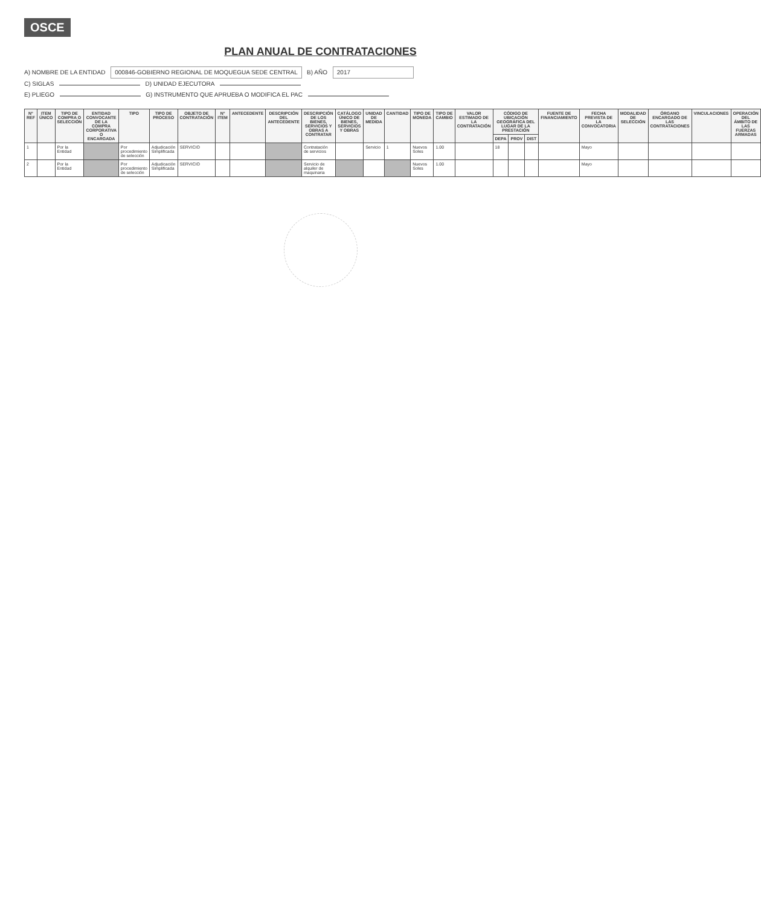OSCE
PLAN ANUAL DE CONTRATACIONES
A) NOMBRE DE LA ENTIDAD 000846-GOBIERNO REGIONAL DE MOQUEGUA SEDE CENTRAL B) AÑO 2017
C) SIGLAS D) UNIDAD EJECUTORA
E) PLIEGO G) INSTRUMENTO QUE APRUEBA O MODIFICA EL PAC
| N° REF | ITEM ÚNICO | TIPO DE COMPRA O SELECCIÓN | ENTIDAD CONVOCANTE DE LA COMPRA CORPORATIVA O ENCARGADA | TIPO | TIPO DE PROCESO | OBJETO DE CONTRATACIÓN | N° ITEM | ANTECEDENTE | DESCRIPCIÓN DEL ANTECEDENTE | DESCRIPCIÓN DE LOS BIENES, SERVICIOS Y OBRAS A CONTRATAR | CATÁLOGO ÚNICO DE BIENES, SERVICIOS Y OBRAS | UNIDAD DE MEDIDA | CANTIDAD | TIPO DE MONEDA | TIPO DE CAMBIO | VALOR ESTIMADO DE LA CONTRATACIÓN | CÓDIGO DE UBICACIÓN GEOGRÁFICA DEL LUGAR DE LA PRESTACIÓN | | | FUENTE DE FINANCIAMIENTO | FECHA PREVISTA DE LA CONVOCATORIA | MODALIDAD DE SELECCIÓN | ÓRGANO ENCARGADO DE LAS CONTRATACIONES | VINCULACIONES | OPERACIÓN DEL ÁMBITO DE LAS FUERZAS ARMADAS |
| --- | --- | --- | --- | --- | --- | --- | --- | --- | --- | --- | --- | --- | --- | --- | --- | --- | --- | --- | --- | --- | --- | --- | --- | --- | --- |
| | | | | | | | | | | | | | | | | | DEPA | PROV | DIST | | | | | | |
| 1 | | Por la Entidad | | Por procedimiento de selección | Adjudicación Simplificada | SERVICIO | | | | Contratación de servicios | | Servicio | 1 | Nuevos Soles | 1.00 | | 18 | | | | Mayo | | | | |
| 2 | | Por la Entidad | | Por procedimiento de selección | Adjudicación Simplificada | SERVICIO | | | | Servicio de alquiler de maquinaria | | | | Nuevos Soles | 1.00 | | | | | | Mayo | | | | |